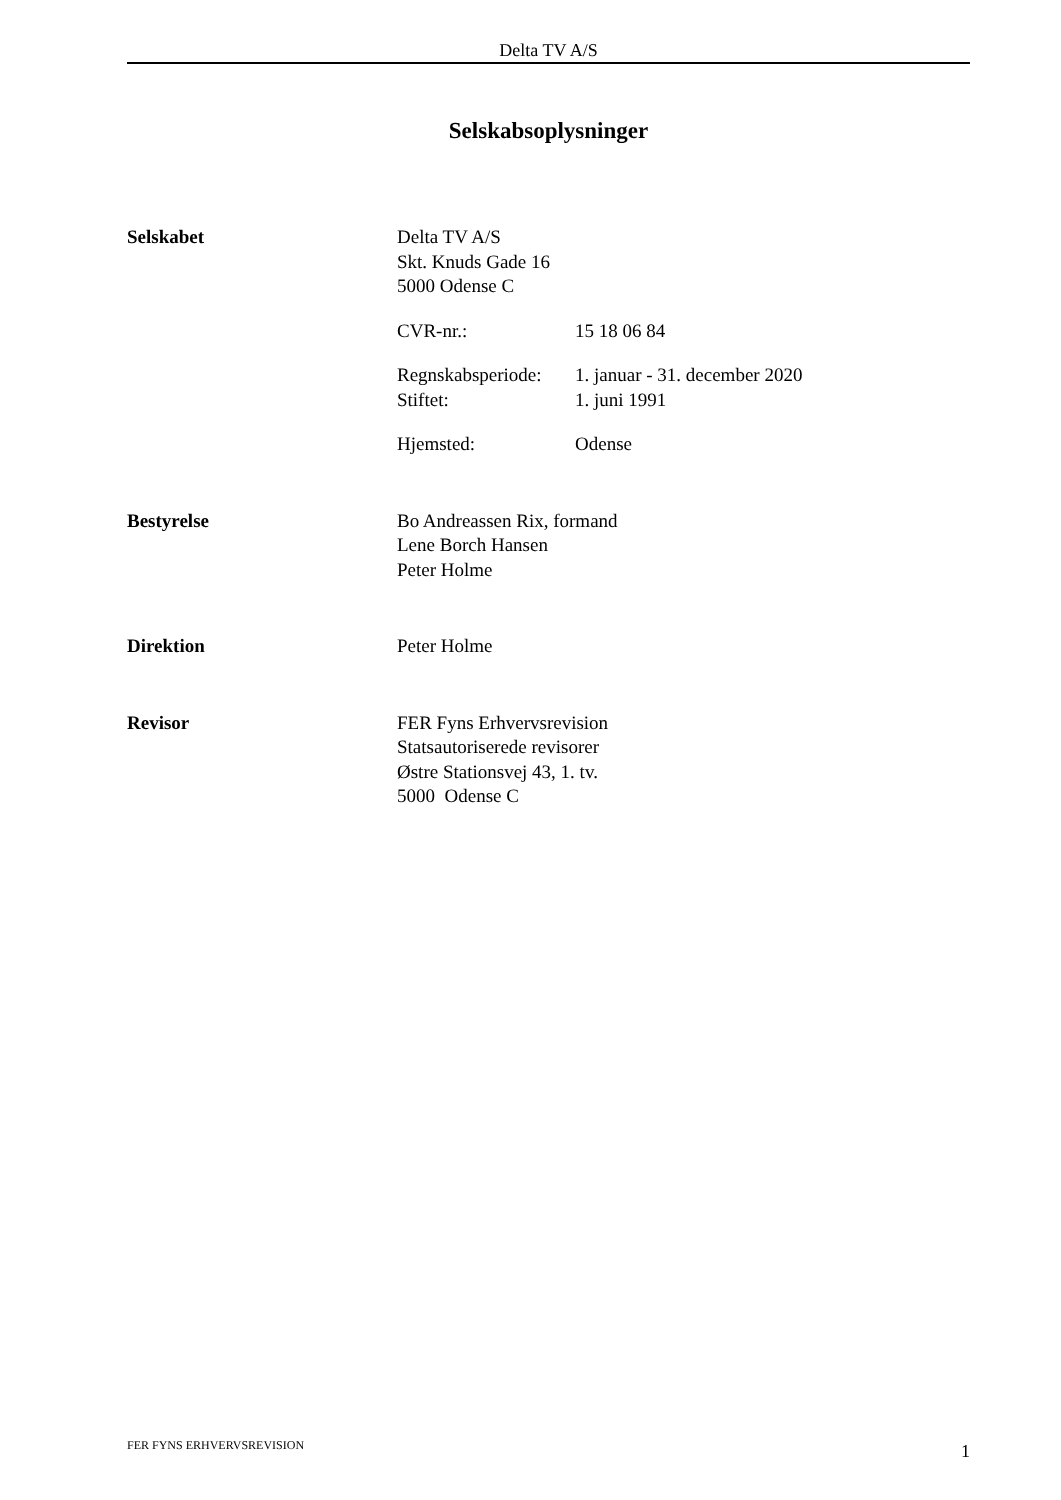Delta TV A/S
Selskabsoplysninger
Selskabet Delta TV A/S
Skt. Knuds Gade 16
5000 Odense C
CVR-nr.: 15 18 06 84
Regnskabsperiode: 1. januar - 31. december 2020
Stiftet: 1. juni 1991
Hjemsted: Odense
Bestyrelse Bo Andreassen Rix, formand
Lene Borch Hansen
Peter Holme
Direktion Peter Holme
Revisor FER Fyns Erhvervsrevision
Statsautoriserede revisorer
Østre Stationsvej 43, 1. tv.
5000 Odense C
FER FYNS ERHVERVSREVISION 1